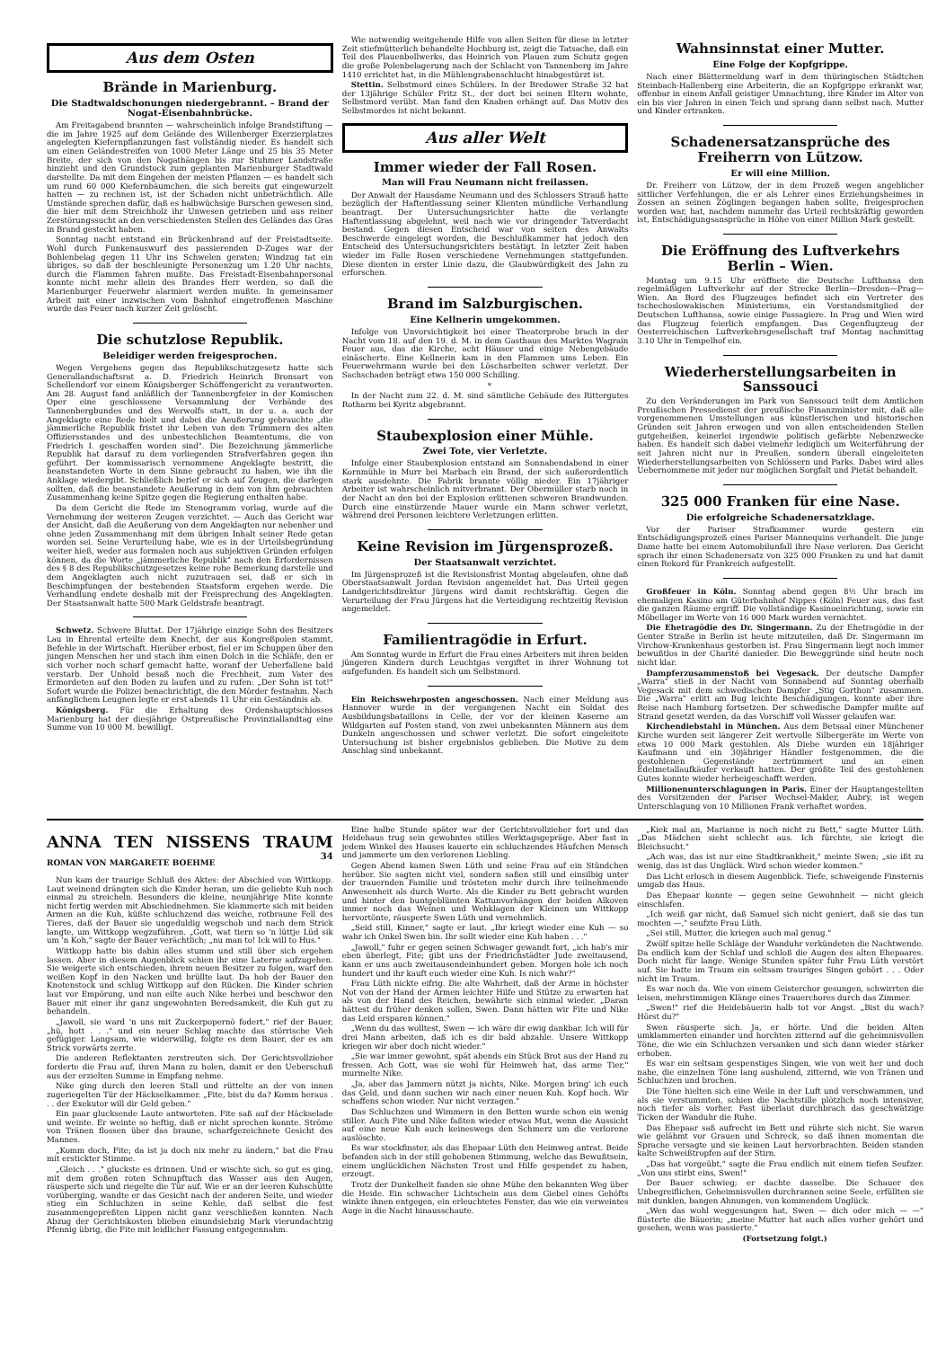Aus dem Osten
Brände in Marienburg.
Die Stadtwaldschonungen niedergebrannt. – Brand der Nogat-Eisenbahnbrücke.
Am Freitagabend brannten — wahrscheinlich infolge Brandstiftung — die im Jahre 1925 auf dem Gelände des Willenberger Exerzierplatzes angelegten Kiefernpflanzungen fast vollständig nieder. Es handelt sich um einen Geländestreifen von 1000 Meter Länge und 25 bis 35 Meter Breite, der sich von den Nogathängen bis zur Stuhmer Landstraße hinzieht und den Grundstock zum geplanten Marienburger Stadtwald darstellte. Da mit dem Eingehen der meisten Pflanzen — es handelt sich um rund 60 000 Kiefernbäumchen, die sich bereits gut eingewurzelt hatten — zu rechnen ist, ist der Schaden nicht unbeträchtlich. Alle Umstände sprechen dafür, daß es halbwüchsige Burschen gewesen sind, die hier mit dem Streichholz ihr Unwesen getrieben und aus reiner Zerstörungssucht an den verschiedensten Stellen des Geländes das Gras in Brand gesteckt haben.
Sonntag nacht entstand ein Brückenbrand auf der Freistadtseite. Wohl durch Funkenauswurf des passierenden D-Zuges war der Bohlenbelag gegen 11 Uhr ins Schwelen geraten; Windzug tat ein übriges, so daß der beschleunigte Personenzug um 1.20 Uhr nachts, durch die Flammen fahren mußte. Das Freistadt-Eisenbahnpersonal konnte nicht mehr allein des Brandes Herr werden, so daß die Marienburger Feuerwehr alarmiert werden mußte. In gemeinsamer Arbeit mit einer inzwischen vom Bahnhof eingetroffenen Maschine wurde das Feuer nach kurzer Zeit gelöscht.
Die schutzlose Republik.
Beleidiger werden freigesprochen.
Wegen Vergehens gegen das Republikschutzgesetz hatte sich Generallandschaftsrat a. D. Friedrich Heinrich Bronsart von Schellendorf vor einem Königsberger Schöffengericht zu verantworten. Am 28. August fand anläßlich der Tannenbergfeier in der Komischen Oper eine geschlossene Versammlung der Verbände des Tannenbergbundes und des Werwolfs statt, in der u. a. auch der Angeklagte eine Rede hielt und dabei die Aeußerung gebrauchte „die jämmerliche Republik fristet ihr Leben von den Trümmern des alten Offiziersstandes und des unbestechlichen Beamtentums, die von Friedrich I. geschaffen worden sind". Die Bezeichnung jämmerliche Republik hat darauf zu dem vorliegenden Strafverfahren gegen ihn geführt. Der kommissarisch vernommene Angeklagte bestritt, die beanstandeten Worte in dem Sinne gebraucht zu haben, wie ihn die Anklage wiedergibt. Schließlich berief er sich auf Zeugen, die darlegen sollten, daß die beanstandete Aeußerung in dem von ihm gebrauchten Zusammenhang keine Spitze gegen die Regierung enthalten habe.
Da dem Gericht die Rede im Stenogramm vorlag, wurde auf die Vernehmung der weiteren Zeugen verzichtet. — Auch das Gericht war der Ansicht, daß die Aeußerung von dem Angeklagten nur nebenher und ohne jeden Zusammenhang mit dem übrigen Inhalt seiner Rede getan worden sei. Seine Verurteilung habe, wie es in der Urteilsbegründung weiter hieß, weder aus formalen noch aus subjektiven Gründen erfolgen können, da die Worte „jämmerliche Republik" nach den Erfordernissen des § 8 des Republikschutzgesetzes keine rohe Bemerkung darstelle und dem Angeklagten auch nicht zuzutrauen sei, daß er sich in Beschimpfungen der bestehenden Staatsform ergehen werde. Die Verhandlung endete deshalb mit der Freisprechung des Angeklagten. Der Staatsanwalt hatte 500 Mark Geldstrafe beantragt.
Schwetz. Schwere Bluttat. Der 17jährige einzige Sohn des Besitzers Lau in Ehrental erteilte dem Knecht, der aus Kongreßpolen stammt, Befehle in der Wirtschaft. Hierüber erbost, fiel er im Schuppen über den jungen Menschen her und stach ihm einen Dolch in die Schläfe, den er sich vorher noch scharf gemacht hatte, woranf der Ueberfallene bald verstarb. Der Unhold besaß noch die Frechheit, zum Vater des Ermordeten auf den Boden zu laufen und zu rufen: „Der Sohn ist tot!" Sofort wurde die Polizei benachrichtigt, die den Mörder festnahm. Nach anfänglichem Leugnen legte er erst abends 11 Uhr ein Geständnis ab.
Königsberg. Für die Erhaltung des Ordenshauptschlosses Marienburg hat der diesjährige Ostpreußische Provinziallandtag eine Summe von 10 000 M. bewilligt.
Wie notwendig weitgehende Hilfe von allen Seiten für diese in letzter Zeit stiefmütterlich behandelte Hochburg ist, zeigt die Tatsache, daß ein Teil des Plauenbollwerks, das Heinrich von Plauen zum Schutz gegen die große Polenbelagerung nach der Schlacht von Tannenberg im Jahre 1410 errichtet hat, in die Mühlengrabenschlucht hinabgestürzt ist.
Stettin. Selbstmord eines Schülers. In der Bredower Straße 32 hat der 13jährige Schüler Fritz St., der dort bei seinen Eltern wohnte, Selbstmord verübt. Man fand den Knaben erhängt auf. Das Motiv des Selbstmordes ist nicht bekannt.
Aus aller Welt
Immer wieder der Fall Rosen.
Man will Frau Neumann nicht freilassen.
Der Anwalt der Hausdame Neumann und des Schlossers Strauß hatte bezüglich der Haftentlassung seiner Klienten mündliche Verhandlung beantragt. Der Untersuchungsrichter hatte die verlangte Haftentlassung abgelehnt, weil nach wie vor dringender Tatverdacht bestand. Gegen diesen Entscheid war von seiten des Anwalts Beschwerde eingelegt worden, die Beschlußkammer hat jedoch den Entscheid des Untersuchungsrichters bestätigt. In letzter Zeit haben wieder im Falle Rosen verschiedene Vernehmungen stattgefunden. Diese dienten in erster Linie dazu, die Glaubwürdigkeit des Jahn zu erforschen.
Brand im Salzburgischen.
Eine Kellnerin umgekommen.
Infolge von Unvorsichtigkeit bei einer Theaterprobe brach in der Nacht vom 18. auf den 19. d. M. in dem Gasthaus des Marktes Wagrain Feuer aus, das die Kirche, acht Häuser und einige Nebengebäude einäscherte. Eine Kellnerin kam in den Flammen ums Leben. Ein Feuerwehrmann wurde bei den Löscharbeiten schwer verletzt. Der Sachschaden beträgt etwa 150 000 Schilling.
*
In der Nacht zum 22. d. M. sind sämtliche Gebäude des Rittergutes Rotharm bei Kyritz abgebrannt.
Staubexplosion einer Mühle.
Zwei Tote, vier Verletzte.
Infolge einer Staubexplosion entstand am Sonnabendabend in einer Kornmühle in Murr bei Marbach ein Brand, der sich außerordentlich stark ausdehnte. Die Fabrik brannte völlig nieder. Ein 17jähriger Arbeiter ist wahrscheinlich mitverbrannt. Der Obermüller starb noch in der Nacht an den bei der Explosion erlittenen schweren Brandwunden. Durch eine einstürzende Mauer wurde ein Mann schwer verletzt, während drei Personen leichtere Verletzungen erlitten.
Keine Revision im Jürgensprozeß.
Der Staatsanwalt verzichtet.
Im Jürgensprozeß ist die Revisionsfrist Montag abgelaufen, ohne daß Oberstaatsanwalt Jordan Revision angemeldet hat. Das Urteil gegen Landgerichtsdirektor Jürgens wird damit rechtskräftig. Gegen die Verurteilung der Frau Jürgens hat die Verteidigung rechtzeitig Revision angemeldet.
Familientragödie in Erfurt.
Am Sonntag wurde in Erfurt die Frau eines Arbeiters mit ihren beiden jüngeren Kindern durch Leuchtgas vergiftet in ihrer Wohnung tot aufgefunden. Es handelt sich um Selbstmord.
Ein Reichswehrposten angeschossen. Nach einer Meldung aus Hannover wurde in der vergangenen Nacht ein Soldat des Ausbildungsbataillons in Celle, der vor der kleinen Kaserne am Wildgarten auf Posten stand, von zwei unbekannten Männern aus dem Dunkeln angeschossen und schwer verletzt. Die sofort eingeleitete Untersuchung ist bisher ergebnislos geblieben. Die Motive zu dem Anschlag sind unbekannt.
Wahnsinnstat einer Mutter.
Eine Folge der Kopfgrippe.
Nach einer Blättermeldung warf in dem thüringischen Städtchen Steinbach-Hallenberg eine Arbeiterin, die an Kopfgrippe erkrankt war, offenbar in einem Anfall geistiger Umnachtung, ihre Kinder im Alter von ein bis vier Jahren in einen Teich und sprang dann selbst nach. Mutter und Kinder ertranken.
Schadenersatzansprüche des Freiherrn von Lützow.
Er will eine Million.
Dr. Freiherr von Lützow, der in dem Prozeß wegen angeblicher sittlicher Verfehlungen, die er als Lehrer eines Erziehungsheimes in Zossen an seinen Zöglingen begangen haben sollte, freigesprochen worden war, hat, nachdem nunmehr das Urteil rechtskräftig geworden ist, Entschädigungsansprüche in Höhe von einer Million Mark gestellt.
Die Eröffnung des Luftverkehrs Berlin – Wien.
Montag um 9.15 Uhr eröffnete die Deutsche Lufthansa den regelmäßigen Luftverkehr auf der Strecke Berlin—Dresden—Prag—Wien. An Bord des Flugzeuges befindet sich ein Vertreter des tschechoslowakischen Ministeriums, ein Vorstandsmitglied der Deutschen Lufthansa, sowie einige Passagiere. In Prag und Wien wird das Flugzeug feierlich empfangen. Das Gegenflugzeug der Oesterreichischen Luftverkehrsgesellschaft traf Montag nachmittag 3.10 Uhr in Tempelhof ein.
Wiederherstellungsarbeiten in Sanssouci
Zu den Veränderungen im Park von Sanssouci teilt dem Amtlichen Preußischen Pressedienst der preußische Finanzminister mit, daß alle vorgenommenen Umstellungen aus künstlerischen und historischen Gründen seit Jahren erwogen und von allen entscheidenden Stellen gutgeheißen, keinerlei irgendwie politisch gefärbte Nebenzwecke haben. Es handelt sich dabei vielmehr lediglich um Weiterführung der seit Jahren nicht nur in Preußen, sondern überall eingeleiteten Wiederherstellungsarbeiten von Schlössern und Parks. Dabei wird alles Uebernommene mit jeder nur möglichen Sorgfalt und Pietät behandelt.
325 000 Franken für eine Nase.
Die erfolgreiche Schadenersatzklage.
Vor der Pariser Strafkammer wurde gestern ein Entschädigungsprozeß eines Pariser Mannequins verhandelt. Die junge Dame hatte bei einem Automobilunfall ihre Nase verloren. Das Gericht sprach ihr einen Schadenersatz von 325 000 Franken zu und hat damit einen Rekord für Frankreich aufgestellt.
Großfeuer in Köln. Sonntag abend gegen 8½ Uhr brach im ehemaligen Kasino am Güterbahnhof Nippes (Köln) Feuer aus, das fast die ganzen Räume ergriff. Die vollständige Kasinoeinrichtung, sowie ein Möbellager im Werte von 16 000 Mark wurden vernichtet.
Die Ehetragödie des Dr. Singermann. Zu der Ehetragödie in der Genter Straße in Berlin ist heute mitzuteilen, daß Dr. Singermann im Virchow-Krankenhaus gestorben ist. Frau Singermann liegt noch immer bewußtlos in der Charité danieder. Die Beweggründe sind heute noch nicht klar.
Dampferzusammenstoß bei Vegesack. Der deutsche Dampfer „Warra" stieß in der Nacht vom Sonnabend auf Sonntag oberhalb Vegesack mit dem schwedischen Dampfer „Stig Gorthon" zusammen. Die „Warra" erlitt am Bug leichte Beschädigungen, konnte aber ihre Reise nach Hamburg fortsetzen. Der schwedische Dampfer mußte auf Strand gesetzt werden, da das Vorschiff voll Wasser gelaufen war.
Kirchendiebstahl in München. Aus dem Betsaal einer Münchener Kirche wurden seit längerer Zeit wertvolle Silbergeräte im Werte von etwa 10 000 Mark gestohlen. Als Diebe wurden ein 18jähriger Kaufmann und ein 30jähriger Händler festgenommen, die die gestohlenen Gegenstände zertrümmert und an einen Edelmetallaufkäufer verkauft hatten. Der größte Teil des gestohlenen Gutes konnte wieder herbeigeschafft werden.
Millionenunterschlagungen in Paris. Einer der Hauptangestellten des Vorsitzenden der Pariser Wechsel-Makler, Aubry, ist wegen Unterschlagung von 10 Millionen Frank verhaftet worden.
ANNA TEN NISSENS TRAUM ROMAN VON MARGARETE BOEHME 34
Nun kam der traurige Schluß des Aktes: der Abschied von Wittkopp. Laut weinend drängten sich die Kinder heran, um die geliebte Kuh noch einmal zu streicheln. Besonders die kleine, neunjährige Mite konnte nicht fertig werden mit Abschiednehmen. Sie klammerte sich mit beiden Armen an die Kuh, küßte schluchzend das weiche, rotbraune Fell des Tieres, daß der Bauer sie ungeduldig wegschob und nach dem Strick langte, um Wittkopp wegzuführen. „Gott, wat tiern so 'n lüttje Lüd sik um 'n Koh," sagte der Bauer verächtlich; „nu man to! Ick will to Hus."
Wittkopp hatte bis dahin alles stumm und still über sich ergehen lassen. Aber in diesem Augenblick schien ihr eine Laterne aufzugehen. Sie weigerte sich entschieden, ihrem neuen Besitzer zu folgen, warf den weißen Kopf in den Nacken und brüllte laut. Da hob der Bauer den Knotenstock und schlug Wittkopp auf den Rücken. Die Kinder schrien laut vor Empörung, und nun eilte auch Nike herbei und beschwor den Bauer mit einer ihr ganz ungewohnten Beredsamkeit, die Kuh gut zu behandeln.
„Jawoll, sie ward 'n uns mit Zuckerpopernö fodert," rief der Bauer, „hü, hott . . ." und ein neuer Schlag machte das störrische Vieh gefügiger. Langsam, wie widerwillig, folgte es dem Bauer, der es am Strick vorwärts zerrte.
Die anderen Reflektanten zerstreuten sich. Der Gerichtsvollzieher forderte die Frau auf, ihren Mann zu holen, damit er den Ueberschuß aus der erzielten Summe in Empfang nehme.
Nike ging durch den leeren Stall und rüttelte an der von innen zugeriegelten Tür der Häckselkammer. „Fite, bist du da? Komm heraus . . . der Exekutor will dir Geld geben."
Ein paar glucksende Laute antworteten. Fite saß auf der Häckselade und weinte. Er weinte so heftig, daß er nicht sprechen konnte. Ströme von Tränen flossen über das braune, scharfgezeichnete Gesicht des Mannes.
„Komm doch, Fite; da ist ja doch nix mehr zu ändern," bat die Frau mit erstickter Stimme.
„Gleich . . ." gluckste es drinnen. Und er wischte sich, so gut es ging, mit dem großen roten Schnupftuch das Wasser aus den Augen, räusperte sich und riegelte die Tür auf. Wie er an der leeren Kuhschütte vorüberging, wandte er das Gesicht nach der anderen Seite, und wieder stieg ein Schluchzen in seine Kehle, daß selbst die fest zusammengepreßten Lippen nicht ganz verschließen konnten. Nach Abzug der Gerichtskosten blieben einundsiebzig Mark vierundachtzig Pfennig übrig, die Fite mit leidlicher Fassung entgegennahm.
Eine halbe Stunde später war der Gerichtsvollzieher fort und das Heidehaus trug sein gewohntes stilles Werktagsgepräge. Aber fast in jedem Winkel des Hauses kauerte ein schluchzendes Häufchen Mensch und jammerte um den verlorenen Liebling.
Gegen Abend kamen Swen Lüth und seine Frau auf ein Stündchen herüber. Sie sagten nicht viel, sondern saßen still und einsilbig unter der trauernden Familie und trösteten mehr durch ihre teilnehmende Anwesenheit als durch Worte. Als die Kinder zu Bett gebracht wurden und hinter den buntgeblümten Kattunvorhängen der beiden Alkoven immer noch das Weinen und Wehklagen der Kleinen um Wittkopp hervortönte, räusperte Swen Lüth und vernehmlich.
„Seid still, Kinner," sagte er laut. „Ihr kriegt wieder eine Kuh — so wahr ich Onkel Swen bin. Ihr sollt wieder eine Kuh haben . . ."
„Jawoll," fuhr er gegen seinen Schwager gewandt fort, „ich hab's mir eben überlegt, Fite; gibt uns der Friedrichstädter Jude zweitausend, kann er uns auch zweitausendeinhundert geben. Morgen hole ich noch hundert und ihr kauft euch wieder eine Kuh. Is nich wahr?"
Frau Lüth nickte eifrig. Die alte Wahrheit, daß der Arme in höchster Not von der Hand der Armen leichter Hilfe und Stütze zu erwarten hat als von der Hand des Reichen, bewährte sich einmal wieder. „Daran hättest du früher denken sollen, Swen. Dann hätten wir Fite und Nike das Leid ersparen können."
„Wenn du das wolltest, Swen — ich wäre dir ewig dankbar. Ich will für drei Mann arbeiten, daß ich es dir bald abzahle. Unsere Wittkopp kriegen wir aber doch nicht wieder."
„Sie war immer gewohnt, spät abends ein Stück Brot aus der Hand zu fressen. Ach Gott, was sie wohl für Heimweh hat, das arme Tier," murmelte Nike.
„Ja, aber das Jammern nützt ja nichts, Nike. Morgen bring' ich euch das Geld, und dann suchen wir nach einer neuen Kuh. Kopf hoch. Wir schaffens schon wieder. Nur nicht verzagen."
Das Schluchzen und Wimmern in den Betten wurde schon ein wenig stiller. Auch Fite und Nike faßten wieder etwas Mut, wenn die Aussicht auf eine neue Kuh auch keineswegs den Schmerz um die verlorene auslöschte.
Es war stockfinster, als das Ehepaar Lüth den Heimweg antrat. Beide befanden sich in der still gehobenen Stimmung, welche das Bewußtsein, einem unglücklichen Nächsten Trost und Hilfe gespendet zu haben, erzeugt.
Trotz der Dunkelheit fanden sie ohne Mühe den bekannten Weg über die Heide. Ein schwacher Lichtschein aus dem Giebel eines Gehöfts winkte ihnen entgegen, ein erleuchtetes Fenster, das wie ein verweintes Auge in die Nacht hinausschaute.
„Kiek mal an, Marianne is noch nicht zu Bett," sagte Mutter Lüth. „Das Mädchen sieht schlecht aus. Ich fürchte, sie kriegt die Bleichsucht."
„Ach was, das ist nur eine Stadtkrankheit," meinte Swen; „sie ißt zu wenig, das ist das Unglück. Wird schon wieder kommen."
Das Licht erlosch in diesem Augenblick. Tiefe, schweigende Finsternis umgab das Haus.
Das Ehepaar konnte — gegen seine Gewohnheit — nicht gleich einschlafen.
„Ich weiß gar nicht, daß Samuel sich nicht geniert, daß sie das tun mochten —," seufzte Frau Lüth.
„Sei still, Mutter, die kriegen auch mal genug."
Zwölf spitze helle Schläge der Wanduhr verkündeten die Nachtwende. Da endlich kam der Schlaf und schloß die Augen des alten Ehepaares. Doch nicht für lange. Wenige Stunden später fuhr Frau Lüth verstört auf. Sie hatte im Traum ein seltsam trauriges Singen gehört . . . Oder nicht im Traum.
Es war noch da. Wie von einem Geisterchor gesungen, schwirrten die leisen, mehrstimmigen Klänge eines Trauerchores durch das Zimmer.
„Swen!" rief die Heidebäuerin halb tot vor Angst. „Bist du wach? Hörst du?"
Swen räusperte sich. Ja, er hörte. Und die beiden Alten umklammerten einander und horchten zitternd auf die geheimnisvollen Töne, die wie ein Schluchzen versanken und sich dann wieder stärker erhoben.
Es war ein seltsam gespenstiges Singen, wie von weit her und doch nahe, die einzelnen Töne lang ausholend, zitternd, wie von Tränen und Schluchzen und brochen.
Die Töne hielten sich eine Weile in der Luft und verschwammen, und als sie verstummten, schien die Nachtstille plötzlich noch intensiver, noch tiefer als vorher. Fast überlaut durchbrach das geschwätzige Ticken der Wanduhr die Ruhe.
Das Ehepaar saß aufrecht im Bett und rührte sich nicht. Sie waren wie gelähmt vor Grauen und Schreck, so daß ihnen momentan die Sprache versagte und sie keinen Laut hervorbrachten. Beiden standen kalte Schweißtropfen auf der Stirn.
„Das hat vorgeübt," sagte die Frau endlich mit einem tiefen Seufzer. „Von uns stirbt eins, Swen!"
Der Bauer schwieg; er dachte dasselbe. Die Schauer des Unbegreiflichen, Geheimnisvollen durchrannen seine Seele, erfüllten sie mit dunklen, bangen Ahnungen, von kommendem Unglück.
„Wen das wohl weggesungen hat, Swen — dich oder mich — —" flüsterte die Bäuerin; „meine Mutter hat auch alles vorher gehört und gesehen, wenn was passierte."
(Fortsetzung folgt.)